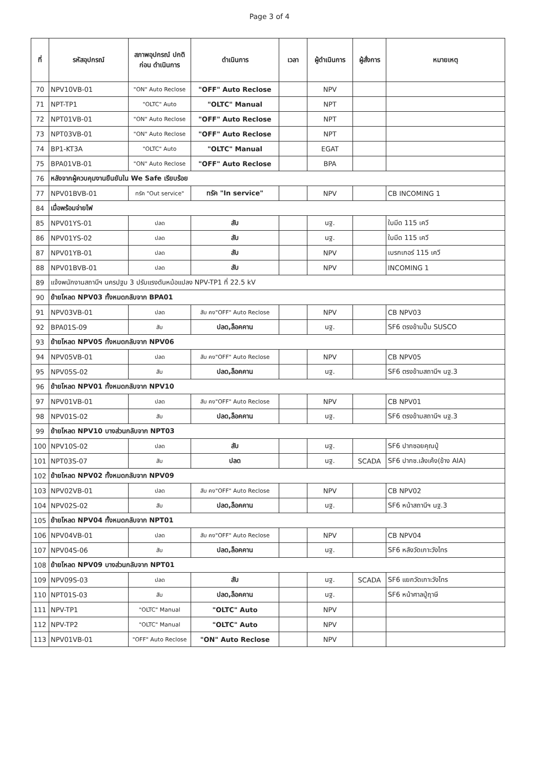Page 3 of 4
| ที่ | รหัสอุปกรณ์ | สภาพอุปกรณ์ ปกติก่อน ดำเนินการ | ดำเนินการ | เวลา | ผู้ดำเนินการ | ผู้สั่งการ | หมายเหตุ |
| --- | --- | --- | --- | --- | --- | --- | --- |
| 70 | NPV10VB-01 | "ON" Auto Reclose | "OFF" Auto Reclose | | NPV | | |
| 71 | NPT-TP1 | "OLTC" Auto | "OLTC" Manual | | NPT | | |
| 72 | NPT01VB-01 | "ON" Auto Reclose | "OFF" Auto Reclose | | NPT | | |
| 73 | NPT03VB-01 | "ON" Auto Reclose | "OFF" Auto Reclose | | NPT | | |
| 74 | BP1-KT3A | "OLTC" Auto | "OLTC" Manual | | EGAT | | |
| 75 | BPA01VB-01 | "ON" Auto Reclose | "OFF" Auto Reclose | | BPA | | |
| 76 | หลังจากผู้ควบคุมงานยืนยันใน We Safe เรียบร้อย | | | | | | |
| 77 | NPV01BVB-01 | ทรัค "Out service" | ทรัค "In service" | | NPV | | CB INCOMING 1 |
| 84 | เมื่อพร้อมจ่ายไฟ | | | | | | |
| 85 | NPV01YS-01 | ปลด | สับ | | นฐ. | | ใบมีด 115 เควี |
| 86 | NPV01YS-02 | ปลด | สับ | | นฐ. | | ใบมีด 115 เควี |
| 87 | NPV01YB-01 | ปลด | สับ | | NPV | | เบรกเกอร์ 115 เควี |
| 88 | NPV01BVB-01 | ปลด | สับ | | NPV | | INCOMING 1 |
| 89 | แจ้งพนักงานสถานีฯ นครปฐม 3 ปรับแรงดันหม้อแปลง NPV-TP1 ที่ 22.5 kV | | | | | | |
| 90 | ย้ายโหลด NPV03 ทั้งหมดกลับจาก BPA01 | | | | | | |
| 91 | NPV03VB-01 | ปลด | สับ คง"OFF" Auto Reclose | | NPV | | CB NPV03 |
| 92 | BPA01S-09 | สับ | ปลด,ล็อคคาน | | นฐ. | | SF6 ตรงข้ามปั๊ม SUSCO |
| 93 | ย้ายโหลด NPV05 ทั้งหมดกลับจาก NPV06 | | | | | | |
| 94 | NPV05VB-01 | ปลด | สับ คง"OFF" Auto Reclose | | NPV | | CB NPV05 |
| 95 | NPV05S-02 | สับ | ปลด,ล็อคคาน | | นฐ. | | SF6 ตรงข้ามสถานีฯ นฐ.3 |
| 96 | ย้ายโหลด NPV01 ทั้งหมดกลับจาก NPV10 | | | | | | |
| 97 | NPV01VB-01 | ปลด | สับ คง"OFF" Auto Reclose | | NPV | | CB NPV01 |
| 98 | NPV01S-02 | สับ | ปลด,ล็อคคาน | | นฐ. | | SF6 ตรงข้ามสถานีฯ นฐ.3 |
| 99 | ย้ายโหลด NPV10 บางส่วนกลับจาก NPT03 | | | | | | |
| 100 | NPV10S-02 | ปลด | สับ | | นฐ. | | SF6 ปากซอยคุณปู่ |
| 101 | NPT03S-07 | สับ | ปลด | | นฐ. | SCADA | SF6 ปากซ.เล้งเค้ง(ข้าง AIA) |
| 102 | ย้ายโหลด NPV02 ทั้งหมดกลับจาก NPV09 | | | | | | |
| 103 | NPV02VB-01 | ปลด | สับ คง"OFF" Auto Reclose | | NPV | | CB NPV02 |
| 104 | NPV02S-02 | สับ | ปลด,ล็อคคาน | | นฐ. | | SF6 หน้าสถานีฯ นฐ.3 |
| 105 | ย้ายโหลด NPV04 ทั้งหมดกลับจาก NPT01 | | | | | | |
| 106 | NPV04VB-01 | ปลด | สับ คง"OFF" Auto Reclose | | NPV | | CB NPV04 |
| 107 | NPV04S-06 | สับ | ปลด,ล็อคคาน | | นฐ. | | SF6 หลังวัดเกาะวังไทร |
| 108 | ย้ายโหลด NPV09 บางส่วนกลับจาก NPT01 | | | | | | |
| 109 | NPV09S-03 | ปลด | สับ | | นฐ. | SCADA | SF6 แยกวัดเกาะวังไทร |
| 110 | NPT01S-03 | สับ | ปลด,ล็อคคาน | | นฐ. | | SF6 หน้าศาลปู่ฤาษี |
| 111 | NPV-TP1 | "OLTC" Manual | "OLTC" Auto | | NPV | | |
| 112 | NPV-TP2 | "OLTC" Manual | "OLTC" Auto | | NPV | | |
| 113 | NPV01VB-01 | "OFF" Auto Reclose | "ON" Auto Reclose | | NPV | | |